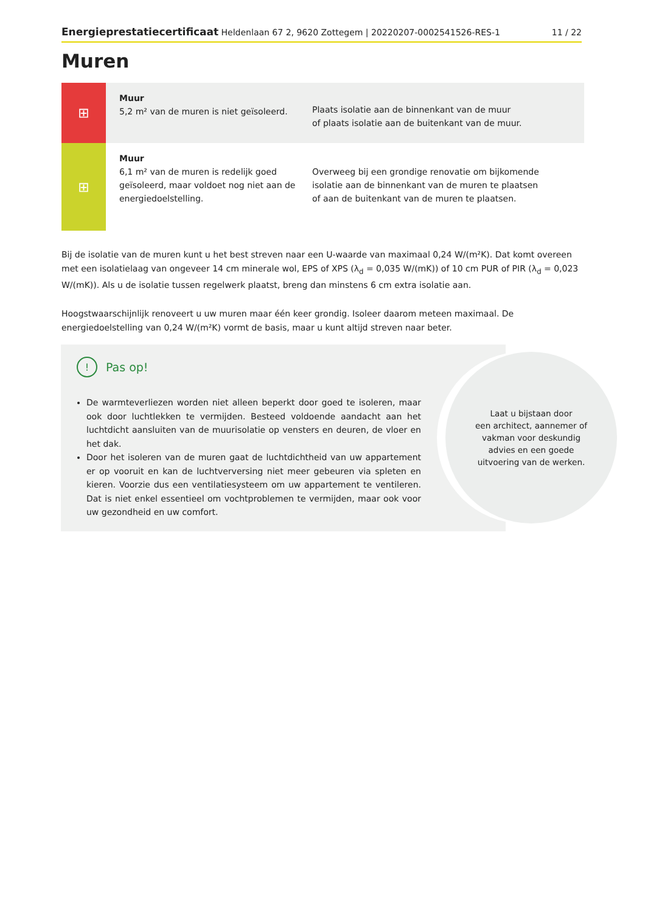Energieprestatiecertificaat Heldenlaan 67 2, 9620 Zottegem | 20220207-0002541526-RES-1
11 / 22
Muren
⊞
Muur
5,2 m² van de muren is niet geïsoleerd.
Plaats isolatie aan de binnenkant van de muur
of plaats isolatie aan de buitenkant van de muur.
⊞
Muur
6,1 m² van de muren is redelijk goed geïsoleerd, maar voldoet nog niet aan de energiedoelstelling.
Overweeg bij een grondige renovatie om bijkomende isolatie aan de binnenkant van de muren te plaatsen
of aan de buitenkant van de muren te plaatsen.
Bij de isolatie van de muren kunt u het best streven naar een U-waarde van maximaal 0,24 W/(m²K). Dat komt overeen met een isolatielaag van ongeveer 14 cm minerale wol, EPS of XPS (λ<sub>d</sub> = 0,035 W/(mK)) of 10 cm PUR of PIR (λ<sub>d</sub> = 0,023 W/(mK)). Als u de isolatie tussen regelwerk plaatst, breng dan minstens 6 cm extra isolatie aan.
Hoogstwaarschijnlijk renoveert u uw muren maar één keer grondig. Isoleer daarom meteen maximaal. De energiedoelstelling van 0,24 W/(m²K) vormt de basis, maar u kunt altijd streven naar beter.
!
Pas op!
De warmteverliezen worden niet alleen beperkt door goed te isoleren, maar ook door luchtlekken te vermijden. Besteed voldoende aandacht aan het luchtdicht aansluiten van de muurisolatie op vensters en deuren, de vloer en het dak.
Door het isoleren van de muren gaat de luchtdichtheid van uw appartement er op vooruit en kan de luchtverversing niet meer gebeuren via spleten en kieren. Voorzie dus een ventilatiesysteem om uw appartement te ventileren. Dat is niet enkel essentieel om vochtproblemen te vermijden, maar ook voor uw gezondheid en uw comfort.
Laat u bijstaan door
een architect, aannemer of
vakman voor deskundig
advies en een goede
uitvoering van de werken.